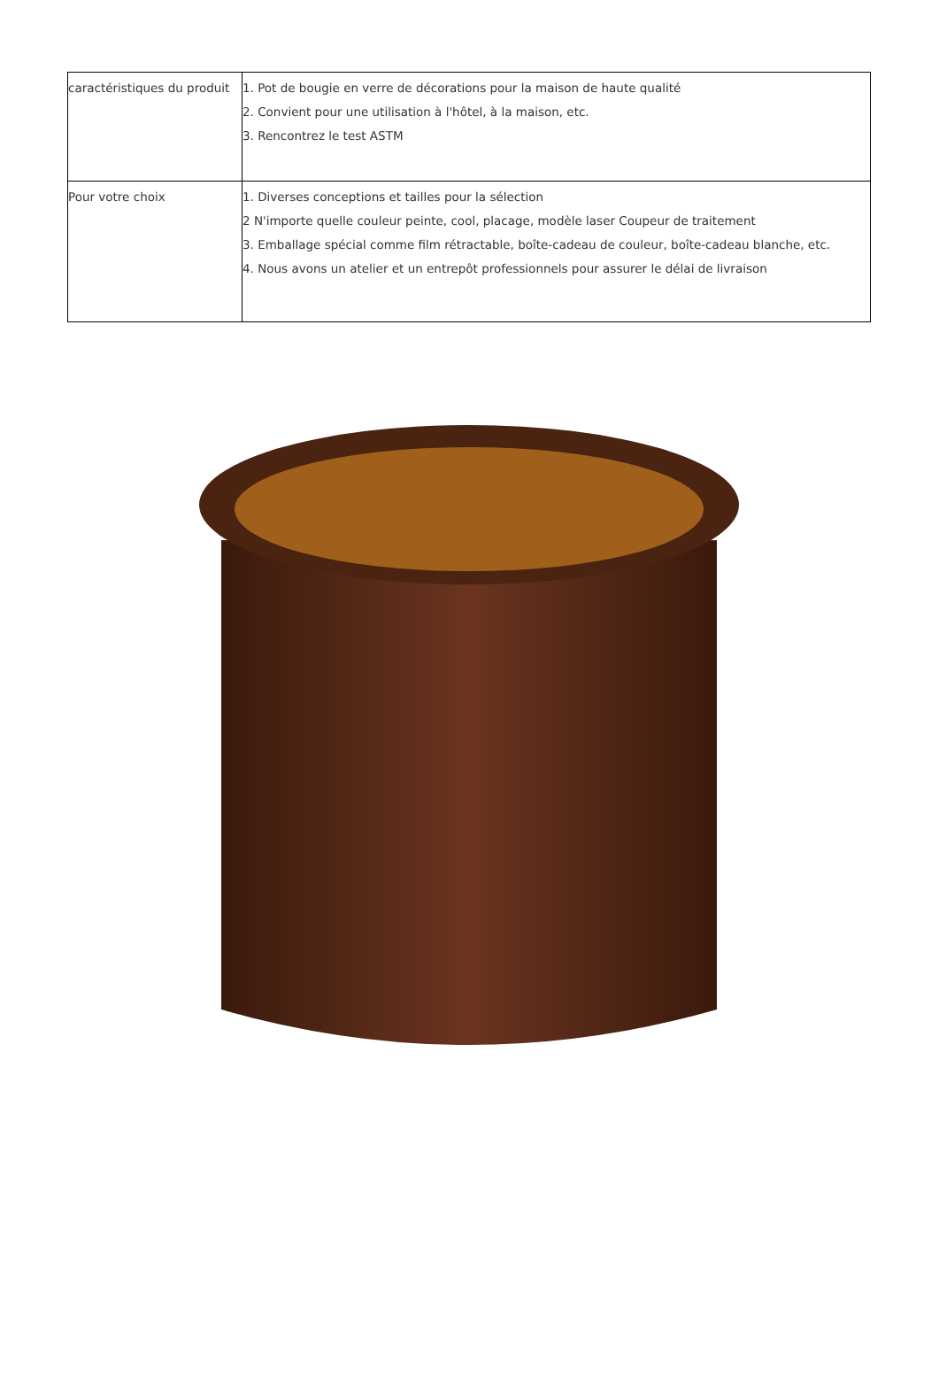| caractéristiques du produit | 1. Pot de bougie en verre de décorations pour la maison de haute qualité 2. Convient pour une utilisation à l'hôtel, à la maison, etc. 3. Rencontrez le test ASTM |
| Pour votre choix | 1. Diverses conceptions et tailles pour la sélection 2 N'importe quelle couleur peinte, cool, placage, modèle laser Coupeur de traitement 3. Emballage spécial comme film rétractable, boîte-cadeau de couleur, boîte-cadeau blanche, etc. 4. Nous avons un atelier et un entrepôt professionnels pour assurer le délai de livraison |